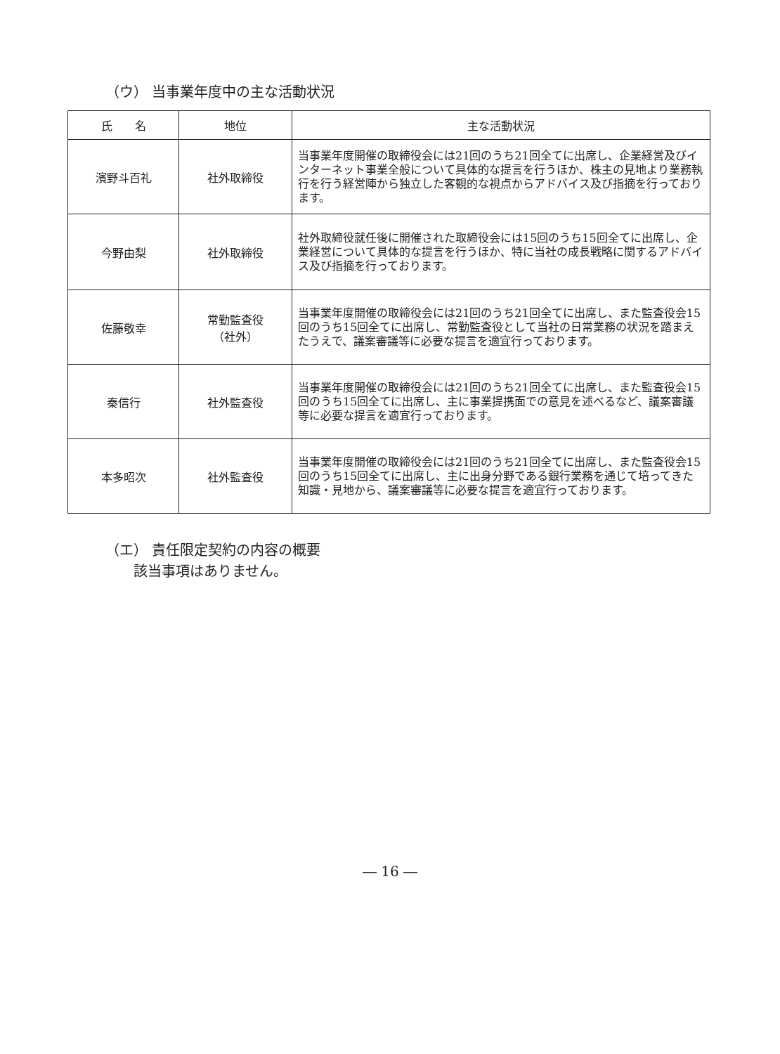（ウ） 当事業年度中の主な活動状況
| 氏 名 | 地位 | 主な活動状況 |
| --- | --- | --- |
| 濱野斗百礼 | 社外取締役 | 当事業年度開催の取締役会には21回のうち21回全てに出席し、企業経営及びインターネット事業全般について具体的な提言を行うほか、株主の見地より業務執行を行う経営陣から独立した客観的な視点からアドバイス及び指摘を行っております。 |
| 今野由梨 | 社外取締役 | 社外取締役就任後に開催された取締役会には15回のうち15回全てに出席し、企業経営について具体的な提言を行うほか、特に当社の成長戦略に関するアドバイス及び指摘を行っております。 |
| 佐藤敬幸 | 常勤監査役 （社外） | 当事業年度開催の取締役会には21回のうち21回全てに出席し、また監査役会15回のうち15回全てに出席し、常勤監査役として当社の日常業務の状況を踏まえたうえで、議案審議等に必要な提言を適宜行っております。 |
| 秦信行 | 社外監査役 | 当事業年度開催の取締役会には21回のうち21回全てに出席し、また監査役会15回のうち15回全てに出席し、主に事業提携面での意見を述べるなど、議案審議等に必要な提言を適宜行っております。 |
| 本多昭次 | 社外監査役 | 当事業年度開催の取締役会には21回のうち21回全てに出席し、また監査役会15回のうち15回全てに出席し、主に出身分野である銀行業務を通じて培ってきた知識・見地から、議案審議等に必要な提言を適宜行っております。 |
（エ） 責任限定契約の内容の概要
　　該当事項はありません。
― 16 ―